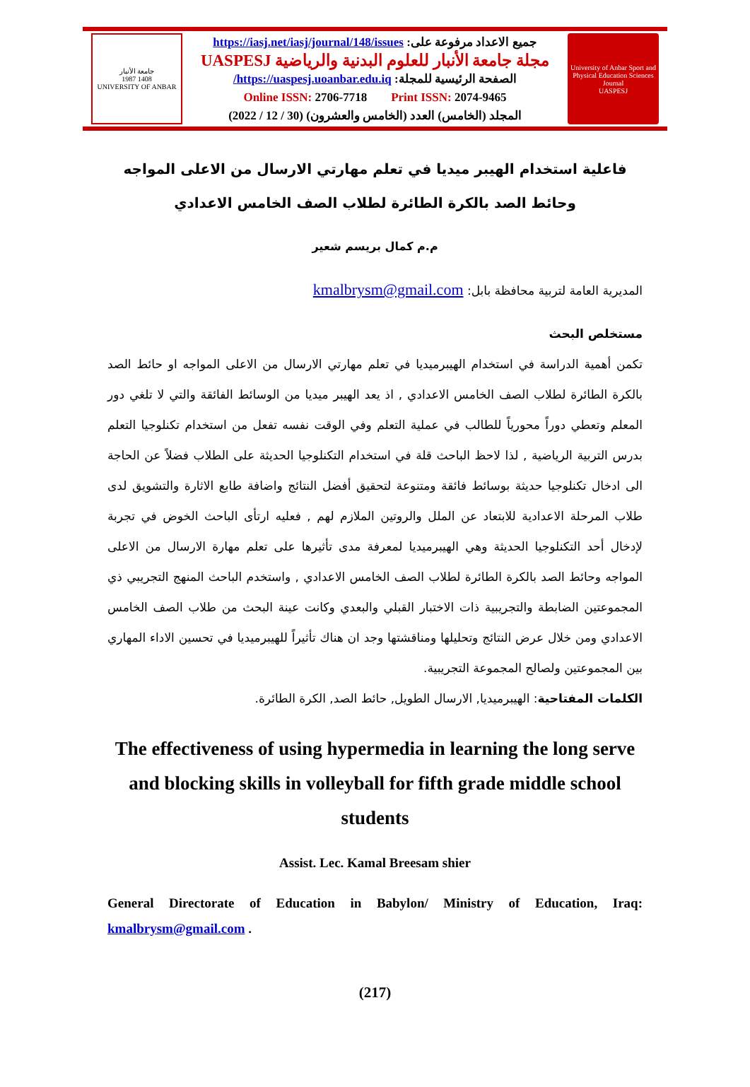جامعة الأنبار
1987 1408
UNIVERSITY OF ANBAR
جميع الاعداد مرفوعة على: https://iasj.net/iasj/journal/148/issues
مجلة جامعة الأنبار للعلوم البدنية والرياضية UASPESJ
الصفحة الرئيسية للمجلة: https://uaspesj.uoanbar.edu.iq/
Online ISSN: 2706-7718 Print ISSN: 2074-9465
المجلد (الخامس) العدد (الخامس والعشرون) (30 / 12 / 2022)
University of Anbar Sport and Physical Education Sciences Journal
UASPESJ
فاعلية استخدام الهيبر ميديا في تعلم مهارتي الارسال من الاعلى المواجه وحائط الصد بالكرة الطائرة لطلاب الصف الخامس الاعدادي
م.م كمال بريسم شعير
المديرية العامة لتربية محافظة بابل: kmalbrysm@gmail.com
مستخلص البحث
تكمن أهمية الدراسة في استخدام الهيبرميديا في تعلم مهارتي الارسال من الاعلى المواجه او حائط الصد بالكرة الطائرة لطلاب الصف الخامس الاعدادي , اذ يعد الهيبر ميديا من الوسائط الفائقة والتي لا تلغي دور المعلم وتعطي دوراً محورياً للطالب في عملية التعلم وفي الوقت نفسه تفعل من استخدام تكنلوجيا التعلم بدرس التربية الرياضية , لذا لاحظ الباحث قلة في استخدام التكنلوجيا الحديثة على الطلاب فضلاً عن الحاجة الى ادخال تكنلوجيا حديثة بوسائط فائقة ومتنوعة لتحقيق أفضل النتائج واضافة طابع الاثارة والتشويق لدى طلاب المرحلة الاعدادية للابتعاد عن الملل والروتين الملازم لهم , فعليه ارتأى الباحث الخوض في تجربة لإدخال أحد التكنلوجيا الحديثة وهي الهيبرميديا لمعرفة مدى تأثيرها على تعلم مهارة الارسال من الاعلى المواجه وحائط الصد بالكرة الطائرة لطلاب الصف الخامس الاعدادي , واستخدم الباحث المنهج التجريبي ذي المجموعتين الضابطة والتجريبية ذات الاختبار القبلي والبعدي وكانت عينة البحث من طلاب الصف الخامس الاعدادي ومن خلال عرض النتائج وتحليلها ومناقشتها وجد ان هناك تأثيراً للهيبرميديا في تحسين الاداء المهاري بين المجموعتين ولصالح المجموعة التجريبية.
الكلمات المفتاحية: الهيبرميديا, الارسال الطويل, حائط الصد, الكرة الطائرة.
The effectiveness of using hypermedia in learning the long serve and blocking skills in volleyball for fifth grade middle school students
Assist. Lec. Kamal Breesam shier
General Directorate of Education in Babylon/ Ministry of Education, Iraq: kmalbrysm@gmail.com .
(217)